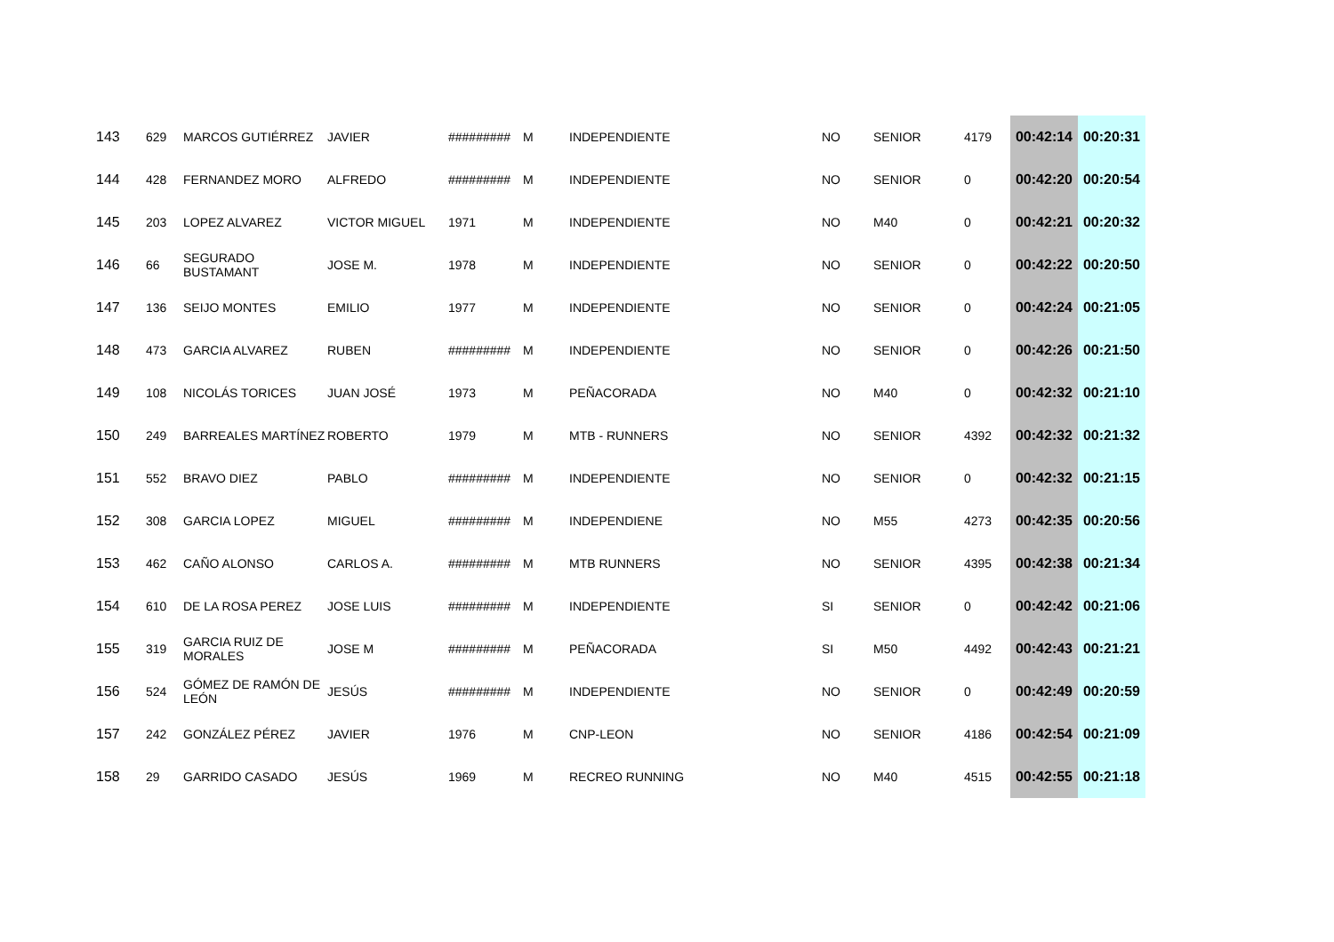| 143 | 629 | MARCOS GUTIÉRREZ | JAVIER | ######### | M | INDEPENDIENTE | NO | SENIOR | 4179 | 00:42:14 | 00:20:31 |
| 144 | 428 | FERNANDEZ MORO | ALFREDO | ######### | M | INDEPENDIENTE | NO | SENIOR | 0 | 00:42:20 | 00:20:54 |
| 145 | 203 | LOPEZ ALVAREZ | VICTOR MIGUEL | 1971 | M | INDEPENDIENTE | NO | M40 | 0 | 00:42:21 | 00:20:32 |
| 146 | 66 | SEGURADO BUSTAMANT | JOSE M. | 1978 | M | INDEPENDIENTE | NO | SENIOR | 0 | 00:42:22 | 00:20:50 |
| 147 | 136 | SEIJO MONTES | EMILIO | 1977 | M | INDEPENDIENTE | NO | SENIOR | 0 | 00:42:24 | 00:21:05 |
| 148 | 473 | GARCIA ALVAREZ | RUBEN | ######### | M | INDEPENDIENTE | NO | SENIOR | 0 | 00:42:26 | 00:21:50 |
| 149 | 108 | NICOLÁS TORICES | JUAN JOSÉ | 1973 | M | PEÑACORADA | NO | M40 | 0 | 00:42:32 | 00:21:10 |
| 150 | 249 | BARREALES MARTÍNEZ | ROBERTO | 1979 | M | MTB - RUNNERS | NO | SENIOR | 4392 | 00:42:32 | 00:21:32 |
| 151 | 552 | BRAVO DIEZ | PABLO | ######### | M | INDEPENDIENTE | NO | SENIOR | 0 | 00:42:32 | 00:21:15 |
| 152 | 308 | GARCIA LOPEZ | MIGUEL | ######### | M | INDEPENDIENE | NO | M55 | 4273 | 00:42:35 | 00:20:56 |
| 153 | 462 | CAÑO ALONSO | CARLOS A. | ######### | M | MTB RUNNERS | NO | SENIOR | 4395 | 00:42:38 | 00:21:34 |
| 154 | 610 | DE LA ROSA PEREZ | JOSE LUIS | ######### | M | INDEPENDIENTE | SI | SENIOR | 0 | 00:42:42 | 00:21:06 |
| 155 | 319 | GARCIA RUIZ DE MORALES | JOSE M | ######### | M | PEÑACORADA | SI | M50 | 4492 | 00:42:43 | 00:21:21 |
| 156 | 524 | GÓMEZ DE RAMÓN DE LEÓN | JESÚS | ######### | M | INDEPENDIENTE | NO | SENIOR | 0 | 00:42:49 | 00:20:59 |
| 157 | 242 | GONZÁLEZ PÉREZ | JAVIER | 1976 | M | CNP-LEON | NO | SENIOR | 4186 | 00:42:54 | 00:21:09 |
| 158 | 29 | GARRIDO CASADO | JESÚS | 1969 | M | RECREO RUNNING | NO | M40 | 4515 | 00:42:55 | 00:21:18 |